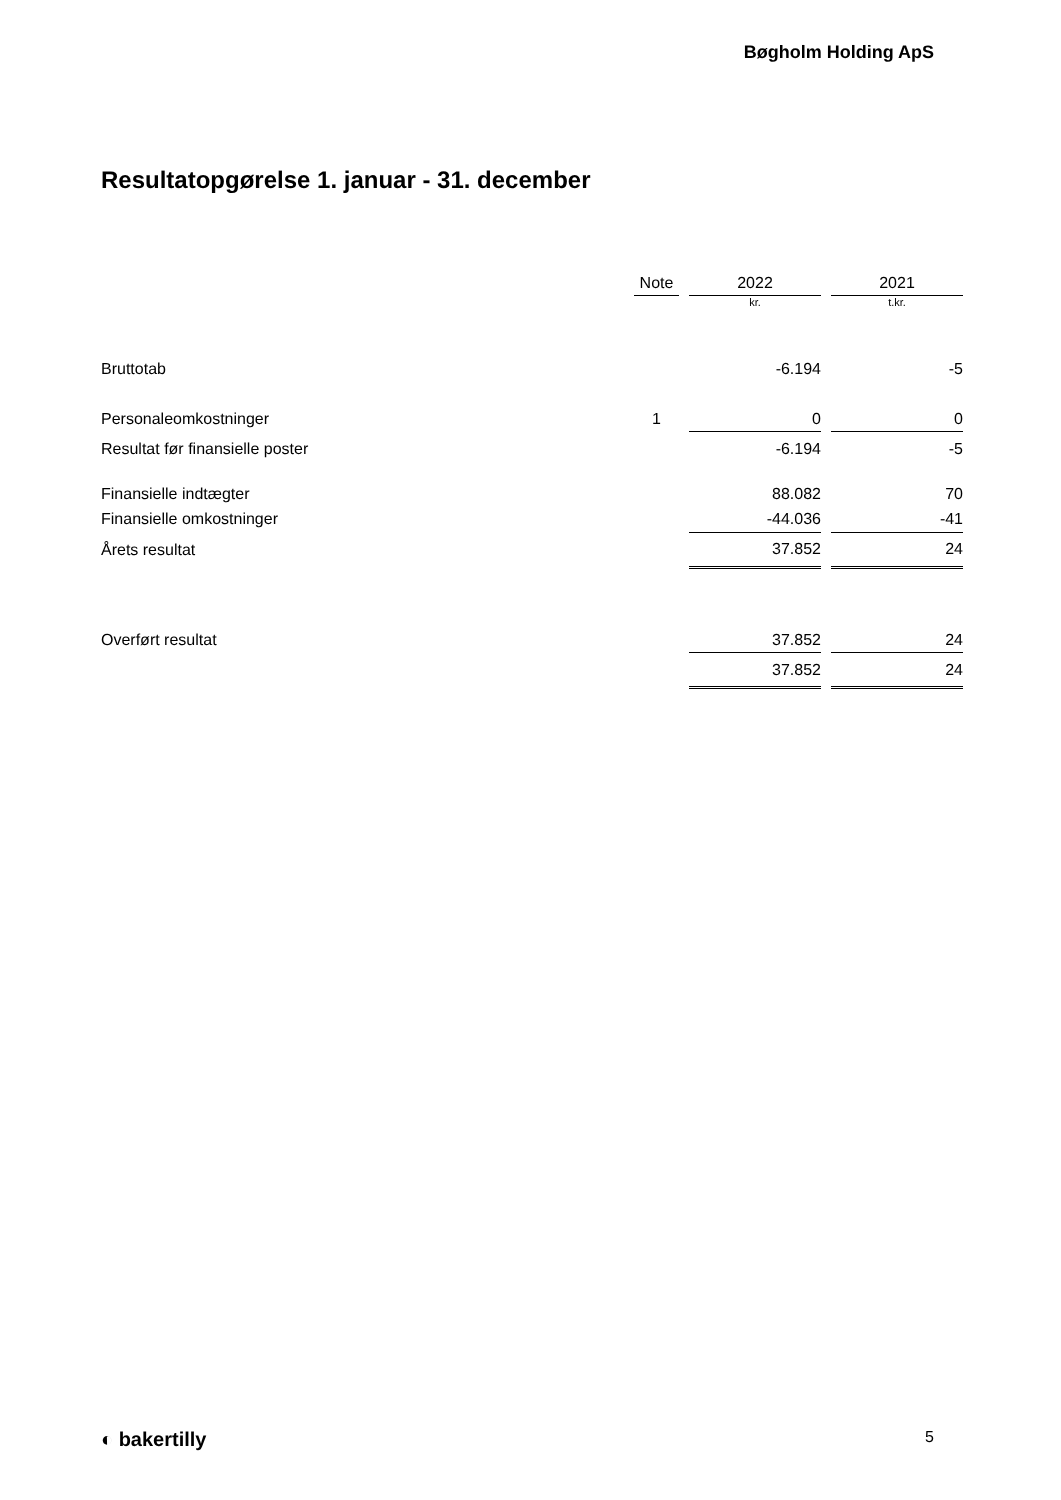Bøgholm Holding ApS
Resultatopgørelse 1. januar - 31. december
| | Note | | 2022 | | 2021 |
| --- | --- | --- | --- | --- | --- |
| | | | kr. | | t.kr. |
| Bruttotab | | | -6.194 | | -5 |
| Personaleomkostninger | 1 | | 0 | | 0 |
| Resultat før finansielle poster | | | -6.194 | | -5 |
| Finansielle indtægter | | | 88.082 | | 70 |
| Finansielle omkostninger | | | -44.036 | | -41 |
| Årets resultat | | | 37.852 | | 24 |
| Overført resultat | | | 37.852 | | 24 |
| | | | 37.852 | | 24 |
◐ bakertilly 5